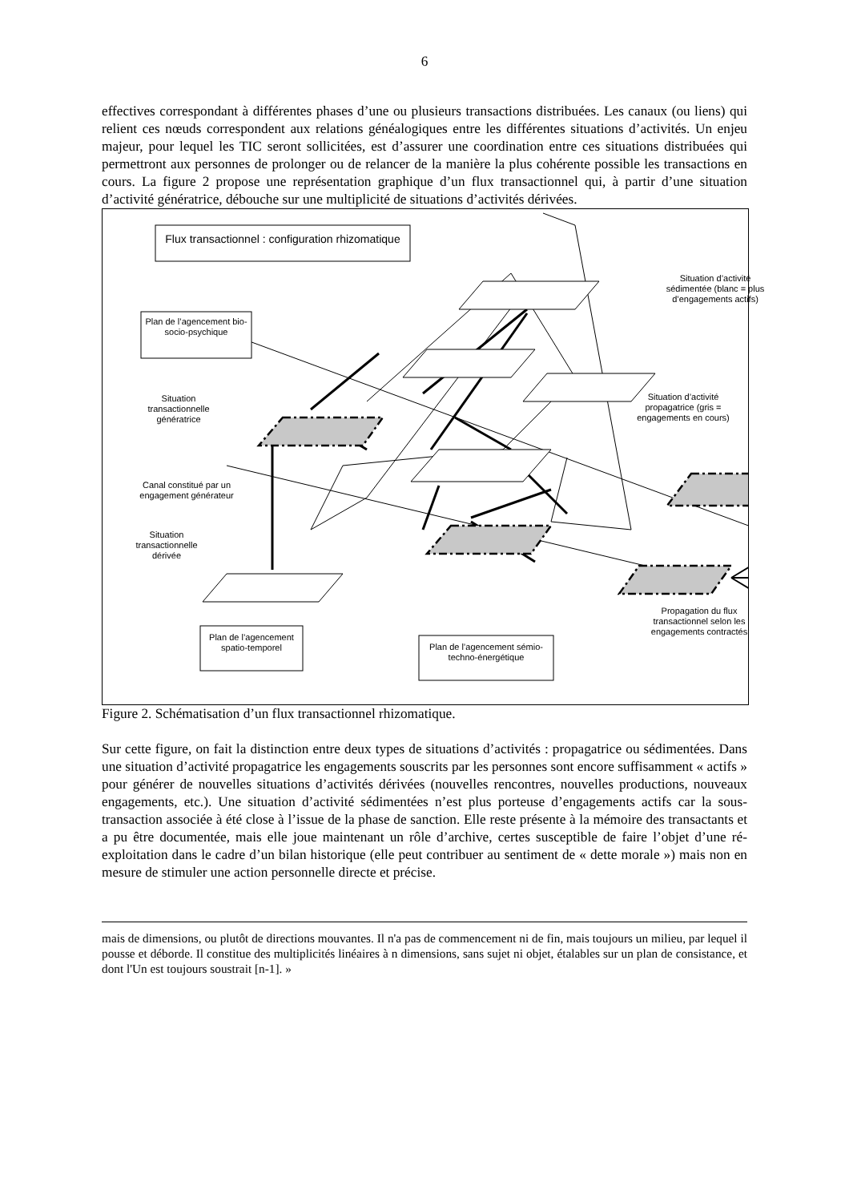6
effectives correspondant à différentes phases d’une ou plusieurs transactions distribuées. Les canaux (ou liens) qui relient ces nœuds correspondent aux relations généalogiques entre les différentes situations d’activités. Un enjeu majeur, pour lequel les TIC seront sollicitées, est d’assurer une coordination entre ces situations distribuées qui permettront aux personnes de prolonger ou de relancer de la manière la plus cohérente possible les transactions en cours. La figure 2 propose une représentation graphique d’un flux transactionnel qui, à partir d’une situation d’activité génératrice, débouche sur une multiplicité de situations d’activités dérivées.
Flux transactionnel : configuration rhizomatique
Plan de l’agencement bio-socio-psychique
Situation d’activité sédimentée (blanc = plus d’engagements actifs)
Situation transactionnelle génératrice
Situation d’activité propagatrice (gris = engagements en cours)
Canal constitué par un engagement générateur
Situation transactionnelle dérivée
Propagation du flux transactionnel selon les engagements contractés
Plan de l’agencement spatio-temporel
Plan de l’agencement sémio-techno-énergétique
Figure 2. Schématisation d’un flux transactionnel rhizomatique.
Sur cette figure, on fait la distinction entre deux types de situations d’activités : propagatrice ou sédimentées. Dans une situation d’activité propagatrice les engagements souscrits par les personnes sont encore suffisamment « actifs » pour générer de nouvelles situations d’activités dérivées (nouvelles rencontres, nouvelles productions, nouveaux engagements, etc.). Une situation d’activité sédimentées n’est plus porteuse d’engagements actifs car la sous-transaction associée à été close à l’issue de la phase de sanction. Elle reste présente à la mémoire des transactants et a pu être documentée, mais elle joue maintenant un rôle d’archive, certes susceptible de faire l’objet d’une ré-exploitation dans le cadre d’un bilan historique (elle peut contribuer au sentiment de « dette morale ») mais non en mesure de stimuler une action personnelle directe et précise.
mais de dimensions, ou plutôt de directions mouvantes. Il n'a pas de commencement ni de fin, mais toujours un milieu, par lequel il pousse et déborde. Il constitue des multiplicités linéaires à n dimensions, sans sujet ni objet, étalables sur un plan de consistance, et dont l'Un est toujours soustrait [n-1]. »